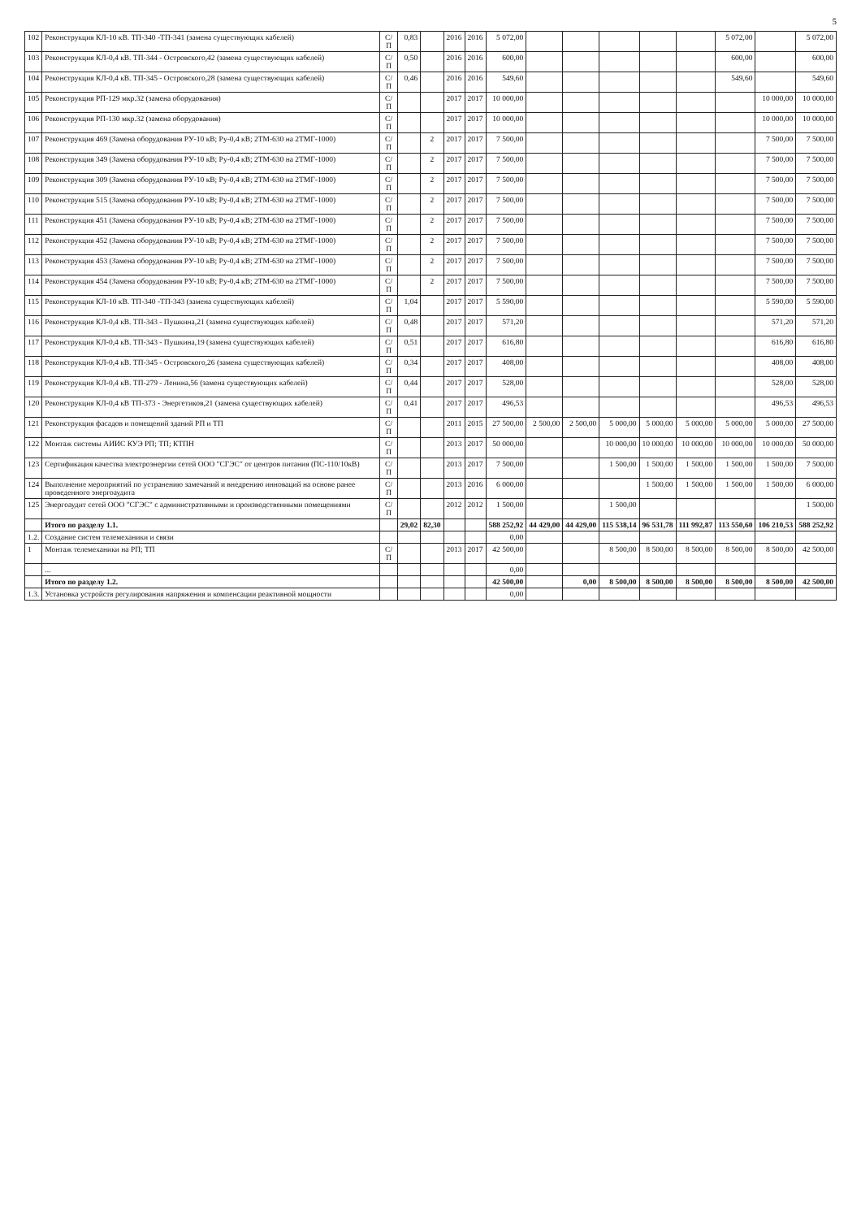5
| 102 | Реконструкция КЛ-10 кВ. ТП-340 -ТП-341 (замена существующих кабелей) | С/П | 0,83 | | 2016 | 2016 | 5 072,00 | | | | | | 5 072,00 | | 5 072,00 |
| 103 | Реконструкция КЛ-0,4 кВ. ТП-344 - Островского,42 (замена существующих кабелей) | С/П | 0,50 | | 2016 | 2016 | 600,00 | | | | | | 600,00 | | 600,00 |
| 104 | Реконструкция КЛ-0,4 кВ. ТП-345 - Островского,28 (замена существующих кабелей) | С/П | 0,46 | | 2016 | 2016 | 549,60 | | | | | | 549,60 | | 549,60 |
| 105 | Реконструкция РП-129 мкр.32 (замена оборудования) | С/П | | | 2017 | 2017 | 10 000,00 | | | | | | | 10 000,00 | 10 000,00 |
| 106 | Реконструкция РП-130 мкр.32 (замена оборудования) | С/П | | | 2017 | 2017 | 10 000,00 | | | | | | | 10 000,00 | 10 000,00 |
| 107 | Реконструкция 469 (Замена оборудования РУ-10 кВ; Ру-0,4 кВ; 2ТМ-630 на 2ТМГ-1000) | С/П | | 2 | 2017 | 2017 | 7 500,00 | | | | | | | 7 500,00 | 7 500,00 |
| 108 | Реконструкция 349 (Замена оборудования РУ-10 кВ; Ру-0,4 кВ; 2ТМ-630 на 2ТМГ-1000) | С/П | | 2 | 2017 | 2017 | 7 500,00 | | | | | | | 7 500,00 | 7 500,00 |
| 109 | Реконструкция 309 (Замена оборудования РУ-10 кВ; Ру-0,4 кВ; 2ТМ-630 на 2ТМГ-1000) | С/П | | 2 | 2017 | 2017 | 7 500,00 | | | | | | | 7 500,00 | 7 500,00 |
| 110 | Реконструкция 515 (Замена оборудования РУ-10 кВ; Ру-0,4 кВ; 2ТМ-630 на 2ТМГ-1000) | С/П | | 2 | 2017 | 2017 | 7 500,00 | | | | | | | 7 500,00 | 7 500,00 |
| 111 | Реконструкция 451 (Замена оборудования РУ-10 кВ; Ру-0,4 кВ; 2ТМ-630 на 2ТМГ-1000) | С/П | | 2 | 2017 | 2017 | 7 500,00 | | | | | | | 7 500,00 | 7 500,00 |
| 112 | Реконструкция 452 (Замена оборудования РУ-10 кВ; Ру-0,4 кВ; 2ТМ-630 на 2ТМГ-1000) | С/П | | 2 | 2017 | 2017 | 7 500,00 | | | | | | | 7 500,00 | 7 500,00 |
| 113 | Реконструкция 453 (Замена оборудования РУ-10 кВ; Ру-0,4 кВ; 2ТМ-630 на 2ТМГ-1000) | С/П | | 2 | 2017 | 2017 | 7 500,00 | | | | | | | 7 500,00 | 7 500,00 |
| 114 | Реконструкция 454 (Замена оборудования РУ-10 кВ; Ру-0,4 кВ; 2ТМ-630 на 2ТМГ-1000) | С/П | | 2 | 2017 | 2017 | 7 500,00 | | | | | | | 7 500,00 | 7 500,00 |
| 115 | Реконструкция КЛ-10 кВ. ТП-340 -ТП-343 (замена существующих кабелей) | С/П | 1,04 | | 2017 | 2017 | 5 590,00 | | | | | | | 5 590,00 | 5 590,00 |
| 116 | Реконструкция КЛ-0,4 кВ. ТП-343 - Пушкина,21 (замена существующих кабелей) | С/П | 0,48 | | 2017 | 2017 | 571,20 | | | | | | | 571,20 | 571,20 |
| 117 | Реконструкция КЛ-0,4 кВ. ТП-343 - Пушкина,19 (замена существующих кабелей) | С/П | 0,51 | | 2017 | 2017 | 616,80 | | | | | | | 616,80 | 616,80 |
| 118 | Реконструкция КЛ-0,4 кВ. ТП-345 - Островского,26 (замена существующих кабелей) | С/П | 0,34 | | 2017 | 2017 | 408,00 | | | | | | | 408,00 | 408,00 |
| 119 | Реконструкция КЛ-0,4 кВ. ТП-279 - Ленина,56 (замена существующих кабелей) | С/П | 0,44 | | 2017 | 2017 | 528,00 | | | | | | | 528,00 | 528,00 |
| 120 | Реконструкция КЛ-0,4 кВ ТП-373 - Энергетиков,21 (замена существующих кабелей) | С/П | 0,41 | | 2017 | 2017 | 496,53 | | | | | | | 496,53 | 496,53 |
| 121 | Реконструкция фасадов и помещений зданий РП и ТП | С/П | | | 2011 | 2015 | 27 500,00 | 2 500,00 | 2 500,00 | 5 000,00 | 5 000,00 | 5 000,00 | 5 000,00 | 5 000,00 | 27 500,00 |
| 122 | Монтаж системы АИИС КУЭ РП; ТП; КТПН | С/П | | | 2013 | 2017 | 50 000,00 | | | 10 000,00 | 10 000,00 | 10 000,00 | 10 000,00 | 10 000,00 | 50 000,00 |
| 123 | Сертификация качества электроэнергии сетей ООО "СГЭС" от центров питания (ПС-110/10кВ) | С/П | | | 2013 | 2017 | 7 500,00 | | | 1 500,00 | 1 500,00 | 1 500,00 | 1 500,00 | 1 500,00 | 7 500,00 |
| 124 | Выполнение мероприятий по устранению замечаний и внедрению инноваций на основе ранее проведенного энергоаудита | С/П | | | 2013 | 2016 | 6 000,00 | | | | 1 500,00 | 1 500,00 | 1 500,00 | 1 500,00 | 6 000,00 |
| 125 | Энергоаудит сетей ООО "СГЭС" с административными и производственными помещениями | С/П | | | 2012 | 2012 | 1 500,00 | | | 1 500,00 | | | | | 1 500,00 |
| | Итого по разделу 1.1. | | 29,02 | 82,30 | | | 588 252,92 | 44 429,00 | 44 429,00 | 115 538,14 | 96 531,78 | 111 992,87 | 113 550,60 | 106 210,53 | 588 252,92 |
| 1.2. | Создание систем телемеханики и связи | | | | | | 0,00 | | | | | | | | |
| 1 | Монтаж телемеханики на РП; ТП | С/П | | | 2013 | 2017 | 42 500,00 | | | 8 500,00 | 8 500,00 | 8 500,00 | 8 500,00 | 8 500,00 | 42 500,00 |
| | ... | | | | | | 0,00 | | | | | | | | |
| | Итого по разделу 1.2. | | | | | | 42 500,00 | | 0,00 | 8 500,00 | 8 500,00 | 8 500,00 | 8 500,00 | 8 500,00 | 42 500,00 |
| 1.3. | Установка устройств регулирования напряжения и компенсации реактивной мощности | | | | | | 0,00 | | | | | | | | |